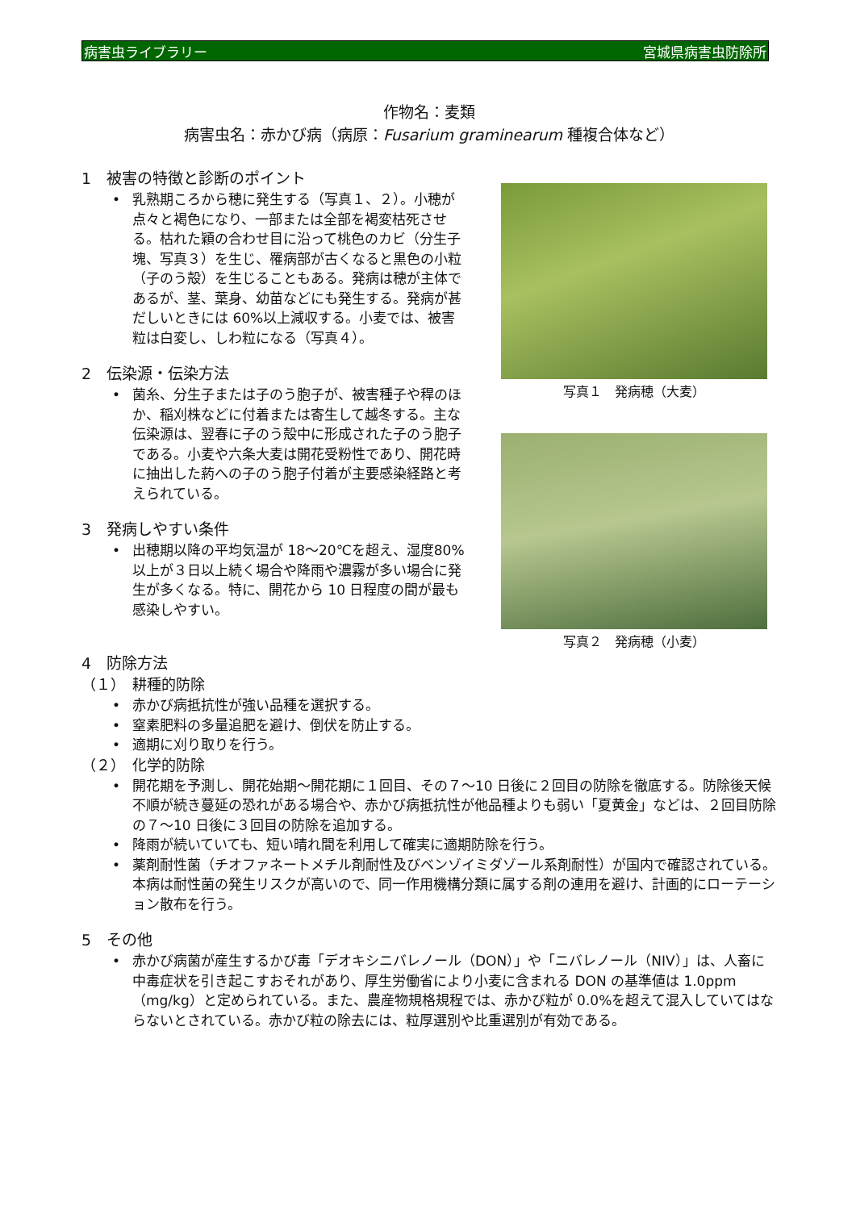病害虫ライブラリー 宮城県病害虫防除所
作物名：麦類
病害虫名：赤かび病（病原：Fusarium graminearum 種複合体など）
1　被害の特徴と診断のポイント
• 乳熟期ころから穂に発生する（写真１、２）。小穂が点々と褐色になり、一部または全部を褐変枯死させる。枯れた穎の合わせ目に沿って桃色のカビ（分生子塊、写真３）を生じ、罹病部が古くなると黒色の小粒（子のう殻）を生じることもある。発病は穂が主体であるが、茎、葉身、幼苗などにも発生する。発病が甚だしいときには 60%以上減収する。小麦では、被害粒は白変し、しわ粒になる（写真４）。
2　伝染源・伝染方法
• 菌糸、分生子または子のう胞子が、被害種子や稈のほか、稲刈株などに付着または寄生して越冬する。主な伝染源は、翌春に子のう殻中に形成された子のう胞子である。小麦や六条大麦は開花受粉性であり、開花時に抽出した葯への子のう胞子付着が主要感染経路と考えられている。
3　発病しやすい条件
• 出穂期以降の平均気温が 18～20℃を超え、湿度80%以上が３日以上続く場合や降雨や濃霧が多い場合に発生が多くなる。特に、開花から 10 日程度の間が最も感染しやすい。
写真１　発病穂（大麦）
写真２　発病穂（小麦）
4　防除方法
（１）　耕種的防除
• 赤かび病抵抗性が強い品種を選択する。
• 窒素肥料の多量追肥を避け、倒伏を防止する。
• 適期に刈り取りを行う。
（２）　化学的防除
• 開花期を予測し、開花始期～開花期に１回目、その７～10 日後に２回目の防除を徹底する。防除後天候不順が続き蔓延の恐れがある場合や、赤かび病抵抗性が他品種よりも弱い「夏黄金」などは、２回目防除の７～10 日後に３回目の防除を追加する。
• 降雨が続いていても、短い晴れ間を利用して確実に適期防除を行う。
• 薬剤耐性菌（チオファネートメチル剤耐性及びベンゾイミダゾール系剤耐性）が国内で確認されている。本病は耐性菌の発生リスクが高いので、同一作用機構分類に属する剤の連用を避け、計画的にローテーション散布を行う。
5　その他
• 赤かび病菌が産生するかび毒「デオキシニバレノール（DON）」や「ニバレノール（NIV）」は、人畜に中毒症状を引き起こすおそれがあり、厚生労働省により小麦に含まれる DON の基準値は 1.0ppm（mg/kg）と定められている。また、農産物規格規程では、赤かび粒が 0.0%を超えて混入していてはならないとされている。赤かび粒の除去には、粒厚選別や比重選別が有効である。